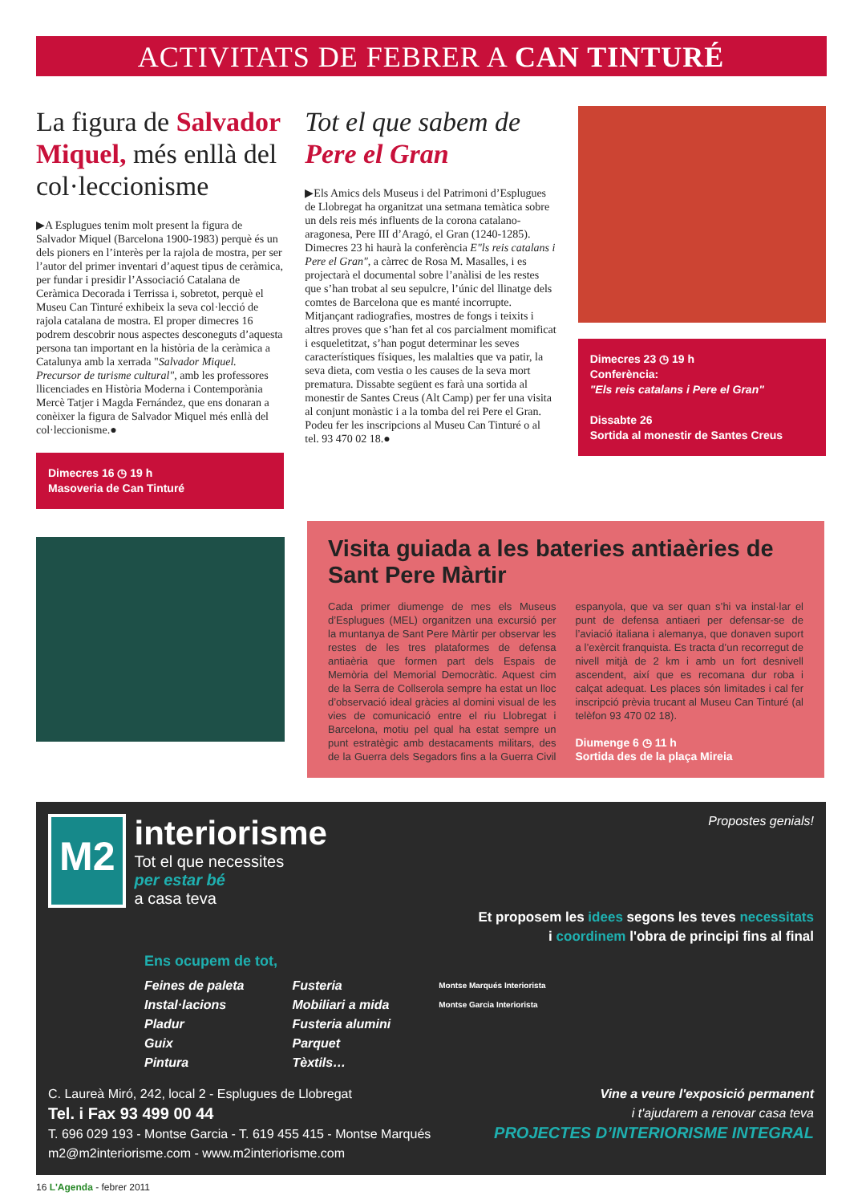ACTIVITATS DE FEBRER A CAN TINTURÉ
La figura de Salvador Miquel, més enllà del col·leccionisme
▶A Esplugues tenim molt present la figura de Salvador Miquel (Barcelona 1900-1983) perquè és un dels pioners en l’interès per la rajola de mostra, per ser l’autor del primer inventari d’aquest tipus de ceràmica, per fundar i presidir l’Associació Catalana de Ceràmica Decorada i Terrissa i, sobretot, perquè el Museu Can Tinturé exhibeix la seva col·lecció de rajola catalana de mostra. El proper dimecres 16 podrem descobrir nous aspectes desconeguts d’aquesta persona tan important en la història de la ceràmica a Catalunya amb la xerrada "Salvador Miquel. Precursor de turisme cultural", amb les professores llicenciades en Història Moderna i Contemporània Mercè Tatjer i Magda Fernández, que ens donaran a conèixer la figura de Salvador Miquel més enllà del col·leccionisme.●
Dimecres 16 ◷ 19 h
Masoveria de Can Tinturé
Tot el que sabem de Pere el Gran
▶Els Amics dels Museus i del Patrimoni d’Esplugues de Llobregat ha organitzat una setmana temàtica sobre un dels reis més influents de la corona catalano-aragonesa, Pere III d’Aragó, el Gran (1240-1285). Dimecres 23 hi haurà la conferència E"ls reis catalans i Pere el Gran", a càrrec de Rosa M. Masalles, i es projectarà el documental sobre l’anàlisi de les restes que s’han trobat al seu sepulcre, l’únic del llinatge dels comtes de Barcelona que es manté incorrupte. Mitjançant radiografies, mostres de fongs i teixits i altres proves que s’han fet al cos parcialment momificat i esqueletitzat, s’han pogut determinar les seves característiques físiques, les malalties que va patir, la seva dieta, com vestia o les causes de la seva mort prematura. Dissabte següent es farà una sortida al monestir de Santes Creus (Alt Camp) per fer una visita al conjunt monàstic i a la tomba del rei Pere el Gran. Podeu fer les inscripcions al Museu Can Tinturé o al tel. 93 470 02 18.●
Dimecres 23 ◷ 19 h
Conferència:
"Els reis catalans i Pere el Gran"
Dissabte 26
Sortida al monestir de Santes Creus
Visita guiada a les bateries antiaèries de Sant Pere Màrtir
Cada primer diumenge de mes els Museus d’Esplugues (MEL) organitzen una excursió per la muntanya de Sant Pere Màrtir per observar les restes de les tres plataformes de defensa antiaèria que formen part dels Espais de Memòria del Memorial Democràtic. Aquest cim de la Serra de Collserola sempre ha estat un lloc d’observació ideal gràcies al domini visual de les vies de comunicació entre el riu Llobregat i Barcelona, motiu pel qual ha estat sempre un punt estratègic amb destacaments militars, des de la Guerra dels Segadors fins a la Guerra Civil espanyola, que va ser quan s’hi va instal·lar el punt de defensa antiaeri per defensar-se de l’aviació italiana i alemanya, que donaven suport a l’exèrcit franquista. Es tracta d’un recorregut de nivell mitjà de 2 km i amb un fort desnivell ascendent, així que es recomana dur roba i calçat adequat. Les places són limitades i cal fer inscripció prèvia trucant al Museu Can Tinturé (al telèfon 93 470 02 18).
Diumenge 6 ◷ 11 h
Sortida des de la plaça Mireia
M2
interiorisme
Tot el que necessites
per estar bé
a casa teva
Propostes genials!
Et proposem les idees segons les teves necessitats
i coordinem l'obra de principi fins al final
Ens ocupem de tot,
Feines de paleta
Instal·lacions
Pladur
Guix
Pintura
Fusteria
Mobiliari a mida
Fusteria alumini
Parquet
Tèxtils…
Montse Marqués Interiorista
Montse Garcia Interiorista
C. Laureà Miró, 242, local 2 - Esplugues de Llobregat
Tel. i Fax 93 499 00 44
T. 696 029 193 - Montse Garcia - T. 619 455 415 - Montse Marqués
m2@m2interiorisme.com - www.m2interiorisme.com
Vine a veure l'exposició permanent
i t'ajudarem a renovar casa teva
PROJECTES D’INTERIORISME INTEGRAL
16 L'Agenda - febrer 2011